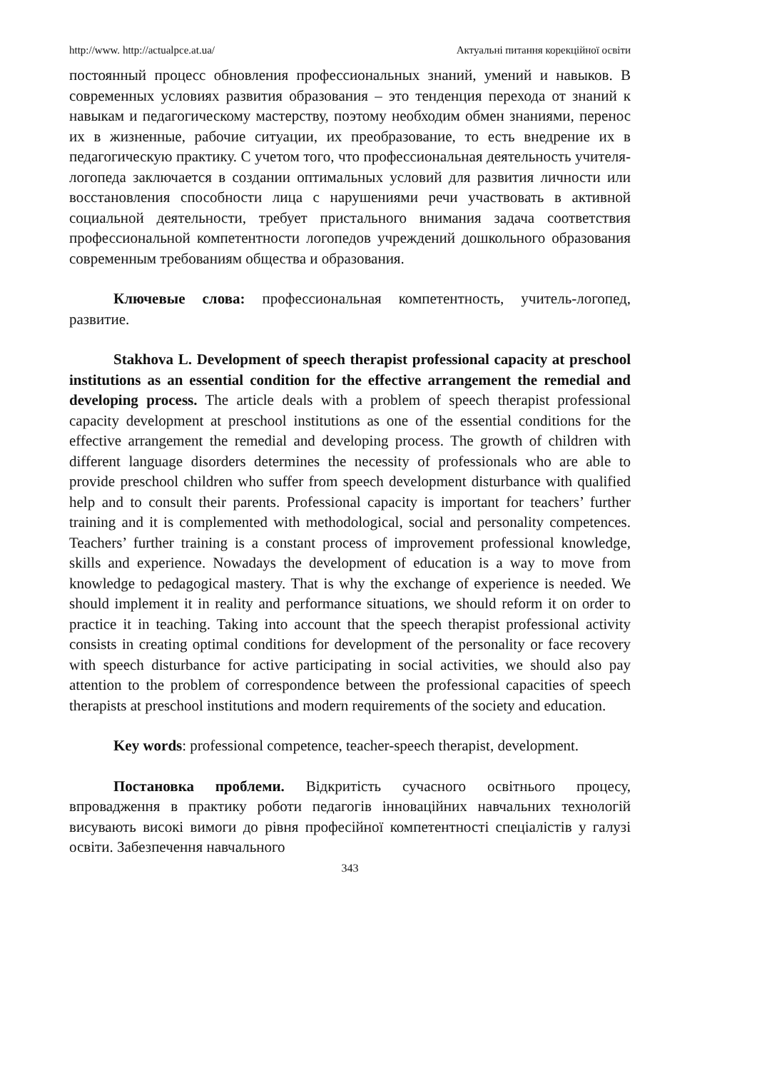http://www. http://actualpce.at.ua/ Актуальні питання корекційної освіти
постоянный процесс обновления профессиональных знаний, умений и навыков. В современных условиях развития образования – это тенденция перехода от знаний к навыкам и педагогическому мастерству, поэтому необходим обмен знаниями, перенос их в жизненные, рабочие ситуации, их преобразование, то есть внедрение их в педагогическую практику. С учетом того, что профессиональная деятельность учителя-логопеда заключается в создании оптимальных условий для развития личности или восстановления способности лица с нарушениями речи участвовать в активной социальной деятельности, требует пристального внимания задача соответствия профессиональной компетентности логопедов учреждений дошкольного образования современным требованиям общества и образования.
Ключевые слова: профессиональная компетентность, учитель-логопед, развитие.
Stakhova L. Development of speech therapist professional capacity at preschool institutions as an essential condition for the effective arrangement the remedial and developing process. The article deals with a problem of speech therapist professional capacity development at preschool institutions as one of the essential conditions for the effective arrangement the remedial and developing process. The growth of children with different language disorders determines the necessity of professionals who are able to provide preschool children who suffer from speech development disturbance with qualified help and to consult their parents. Professional capacity is important for teachers’ further training and it is complemented with methodological, social and personality competences. Teachers’ further training is a constant process of improvement professional knowledge, skills and experience. Nowadays the development of education is a way to move from knowledge to pedagogical mastery. That is why the exchange of experience is needed. We should implement it in reality and performance situations, we should reform it on order to practice it in teaching. Taking into account that the speech therapist professional activity consists in creating optimal conditions for development of the personality or face recovery with speech disturbance for active participating in social activities, we should also pay attention to the problem of correspondence between the professional capacities of speech therapists at preschool institutions and modern requirements of the society and education.
Key words: professional competence, teacher-speech therapist, development.
Постановка проблеми. Відкритість сучасного освітнього процесу, впровадження в практику роботи педагогів інноваційних навчальних технологій висувають високі вимоги до рівня професійної компетентності спеціалістів у галузі освіти. Забезпечення навчального
343